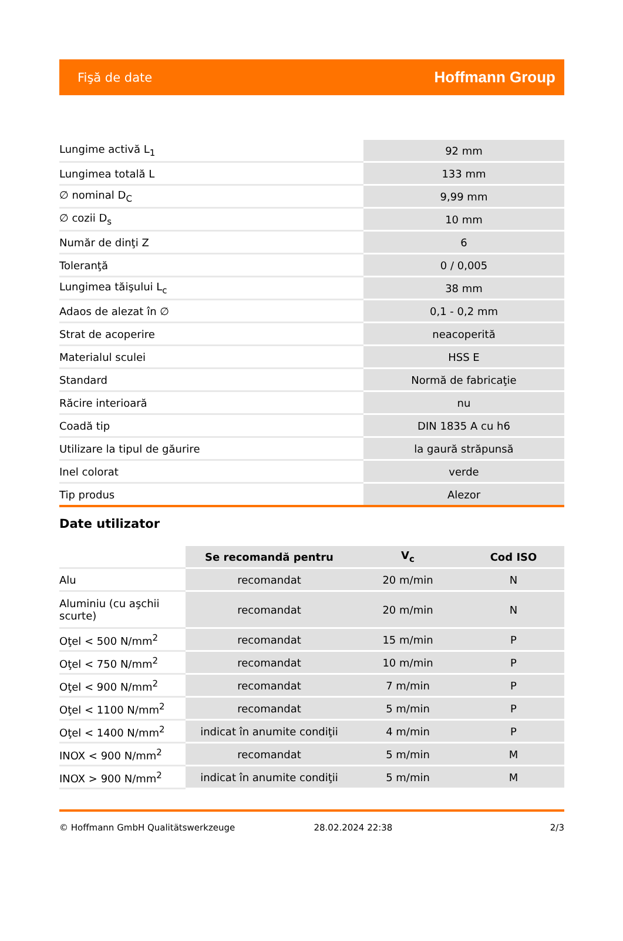Fişă de date Hoffmann Group
| Lungime activă L<sub>1</sub> | 92 mm |
| Lungimea totală L | 133 mm |
| ∅ nominal D<sub>C</sub> | 9,99 mm |
| ∅ cozii D<sub>s</sub> | 10 mm |
| Număr de dinţi Z | 6 |
| Toleranţă | 0 / 0,005 |
| Lungimea tăişului L<sub>c</sub> | 38 mm |
| Adaos de alezat în ∅ | 0,1 - 0,2 mm |
| Strat de acoperire | neacoperită |
| Materialul sculei | HSS E |
| Standard | Normă de fabricaţie |
| Răcire interioară | nu |
| Coadă tip | DIN 1835 A cu h6 |
| Utilizare la tipul de găurire | la gaură străpunsă |
| Inel colorat | verde |
| Tip produs | Alezor |
Date utilizator
| | Se recomandă pentru | V<sub>c</sub> | Cod ISO |
| --- | --- | --- | --- |
| Alu | recomandat | 20 m/min | N |
| Aluminiu (cu aşchii scurte) | recomandat | 20 m/min | N |
| Oţel < 500 N/mm<sup>2</sup> | recomandat | 15 m/min | P |
| Oţel < 750 N/mm<sup>2</sup> | recomandat | 10 m/min | P |
| Oţel < 900 N/mm<sup>2</sup> | recomandat | 7 m/min | P |
| Oţel < 1100 N/mm<sup>2</sup> | recomandat | 5 m/min | P |
| Oţel < 1400 N/mm<sup>2</sup> | indicat în anumite condiţii | 4 m/min | P |
| INOX < 900 N/mm<sup>2</sup> | recomandat | 5 m/min | M |
| INOX > 900 N/mm<sup>2</sup> | indicat în anumite condiţii | 5 m/min | M |
© Hoffmann GmbH Qualitätswerkzeuge 28.02.2024 22:38 2/3